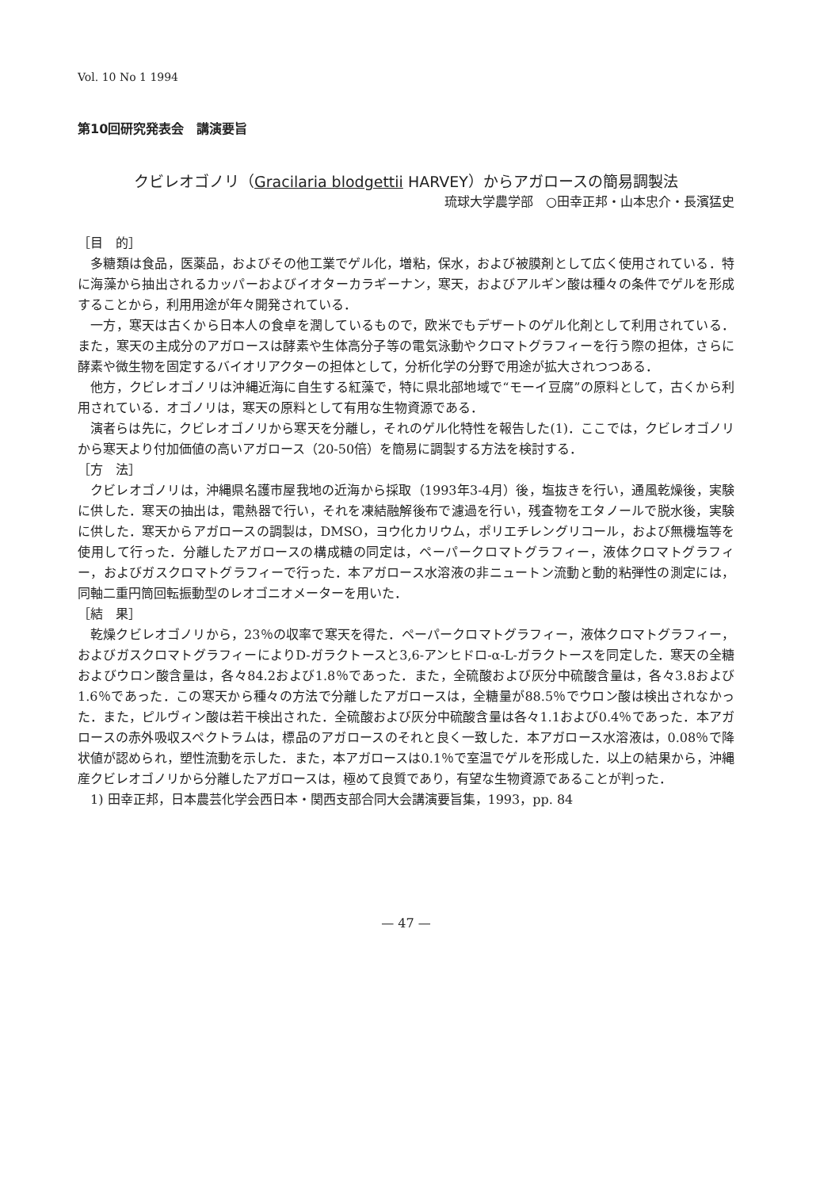Vol. 10 No 1 1994
第10回研究発表会　講演要旨
クビレオゴノリ（Gracilaria blodgettii HARVEY）からアガロースの簡易調製法
琉球大学農学部　○田幸正邦・山本忠介・長濱猛史
［目　的］
多糖類は食品，医薬品，およびその他工業でゲル化，増粘，保水，および被膜剤として広く使用されている．特に海藻から抽出されるカッパーおよびイオターカラギーナン，寒天，およびアルギン酸は種々の条件でゲルを形成することから，利用用途が年々開発されている．
一方，寒天は古くから日本人の食卓を潤しているもので，欧米でもデザートのゲル化剤として利用されている．また，寒天の主成分のアガロースは酵素や生体高分子等の電気泳動やクロマトグラフィーを行う際の担体，さらに酵素や微生物を固定するバイオリアクターの担体として，分析化学の分野で用途が拡大されつつある．
他方，クビレオゴノリは沖縄近海に自生する紅藻で，特に県北部地域で“モーイ豆腐”の原料として，古くから利用されている．オゴノリは，寒天の原料として有用な生物資源である．
演者らは先に，クビレオゴノリから寒天を分離し，それのゲル化特性を報告した(1)．ここでは，クビレオゴノリから寒天より付加価値の高いアガロース（20-50倍）を簡易に調製する方法を検討する．
［方　法］
クビレオゴノリは，沖縄県名護市屋我地の近海から採取（1993年3-4月）後，塩抜きを行い，通風乾燥後，実験に供した．寒天の抽出は，電熱器で行い，それを凍結融解後布で濾過を行い，残査物をエタノールで脱水後，実験に供した．寒天からアガロースの調製は，DMSO，ヨウ化カリウム，ポリエチレングリコール，および無機塩等を使用して行った．分離したアガロースの構成糖の同定は，ペーパークロマトグラフィー，液体クロマトグラフィー，およびガスクロマトグラフィーで行った．本アガロース水溶液の非ニュートン流動と動的粘弾性の測定には，同軸二重円筒回転振動型のレオゴニオメーターを用いた．
［結　果］
乾燥クビレオゴノリから，23％の収率で寒天を得た．ペーパークロマトグラフィー，液体クロマトグラフィー，およびガスクロマトグラフィーによりD-ガラクトースと3,6-アンヒドロ-α-L-ガラクトースを同定した．寒天の全糖およびウロン酸含量は，各々84.2および1.8％であった．また，全硫酸および灰分中硫酸含量は，各々3.8および1.6％であった．この寒天から種々の方法で分離したアガロースは，全糖量が88.5％でウロン酸は検出されなかった．また，ピルヴィン酸は若干検出された．全硫酸および灰分中硫酸含量は各々1.1および0.4％であった．本アガロースの赤外吸収スペクトラムは，標品のアガロースのそれと良く一致した．本アガロース水溶液は，0.08％で降状値が認められ，塑性流動を示した．また，本アガロースは0.1％で室温でゲルを形成した．以上の結果から，沖縄産クビレオゴノリから分離したアガロースは，極めて良質であり，有望な生物資源であることが判った．
1) 田幸正邦，日本農芸化学会西日本・関西支部合同大会講演要旨集，1993，pp. 84
— 47 —